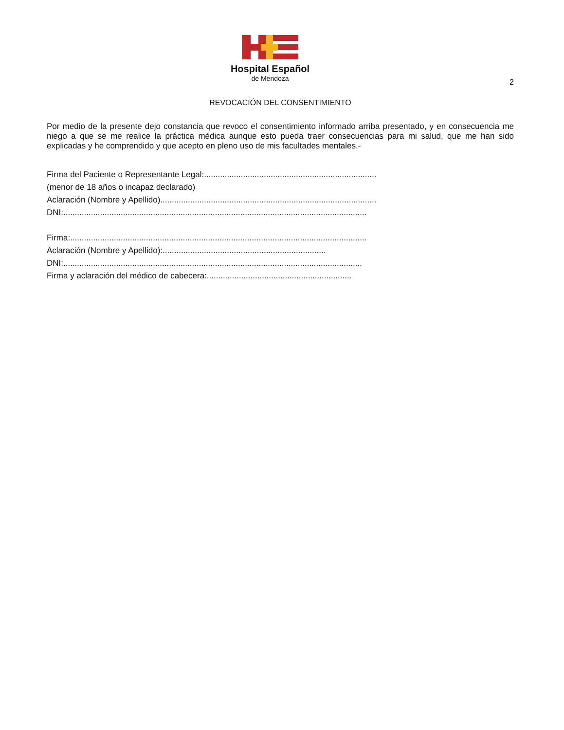Hospital Español
de Mendoza
2
REVOCACIÓN DEL CONSENTIMIENTO
Por medio de la presente dejo constancia que revoco el consentimiento informado arriba presentado, y en consecuencia me niego a que se me realice la práctica médica aunque esto pueda traer consecuencias para mi salud, que me han sido explicadas y he comprendido y que acepto en pleno uso de mis facultades mentales.-
Firma del Paciente o Representante Legal:...........................................................................
(menor de 18 años o incapaz declarado)
Aclaración (Nombre y Apellido)..............................................................................................
DNI:....................................................................................................................................
Firma:.................................................................................................................................
Aclaración (Nombre y Apellido):.......................................................................
DNI:..................................................................................................................................
Firma y aclaración del médico de cabecera:...............................................................